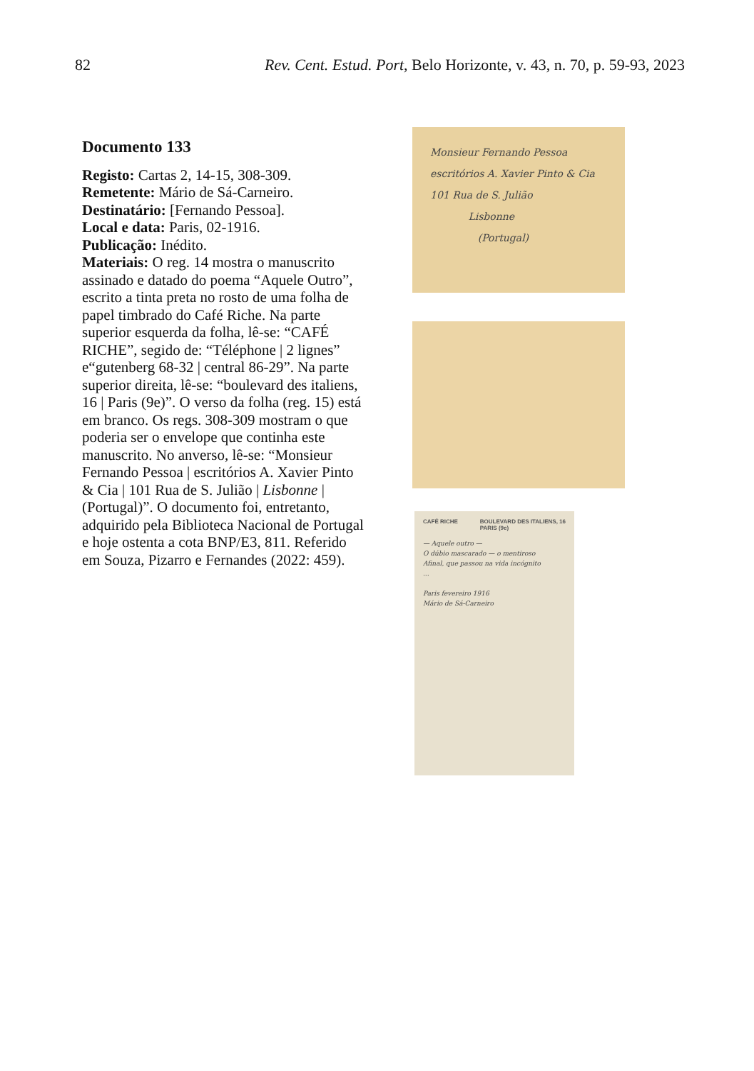82 Rev. Cent. Estud. Port, Belo Horizonte, v. 43, n. 70, p. 59-93, 2023
Documento 133
Registo: Cartas 2, 14-15, 308-309.
Remetente: Mário de Sá-Carneiro.
Destinatário: [Fernando Pessoa].
Local e data: Paris, 02-1916.
Publicação: Inédito.
Materiais: O reg. 14 mostra o manuscrito assinado e datado do poema “Aquele Outro”, escrito a tinta preta no rosto de uma folha de papel timbrado do Café Riche. Na parte superior esquerda da folha, lê-se: “CAFÉ RICHE”, segido de: “Téléphone | 2 lignes” e“gutenberg 68-32 | central 86-29”. Na parte superior direita, lê-se: “boulevard des italiens, 16 | Paris (9e)”. O verso da folha (reg. 15) está em branco. Os regs. 308-309 mostram o que poderia ser o envelope que continha este manuscrito. No anverso, lê-se: “Monsieur Fernando Pessoa | escritórios A. Xavier Pinto & Cia | 101 Rua de S. Julião | Lisbonne | (Portugal)”. O documento foi, entretanto, adquirido pela Biblioteca Nacional de Portugal e hoje ostenta a cota BNP/E3, 811. Referido em Souza, Pizarro e Fernandes (2022: 459).
Monsieur Fernando Pessoa
escritórios A. Xavier Pinto & Cia
101 Rua de S. Julião
Lisbonne
(Portugal)
CAFÉ RICHE BOULEVARD DES ITALIENS, 16
PARIS (9e)
— Aquele outro —
O dúbio mascarado — o mentiroso
Afinal, que passou na vida incógnito
...
Paris fevereiro 1916
Mário de Sá-Carneiro